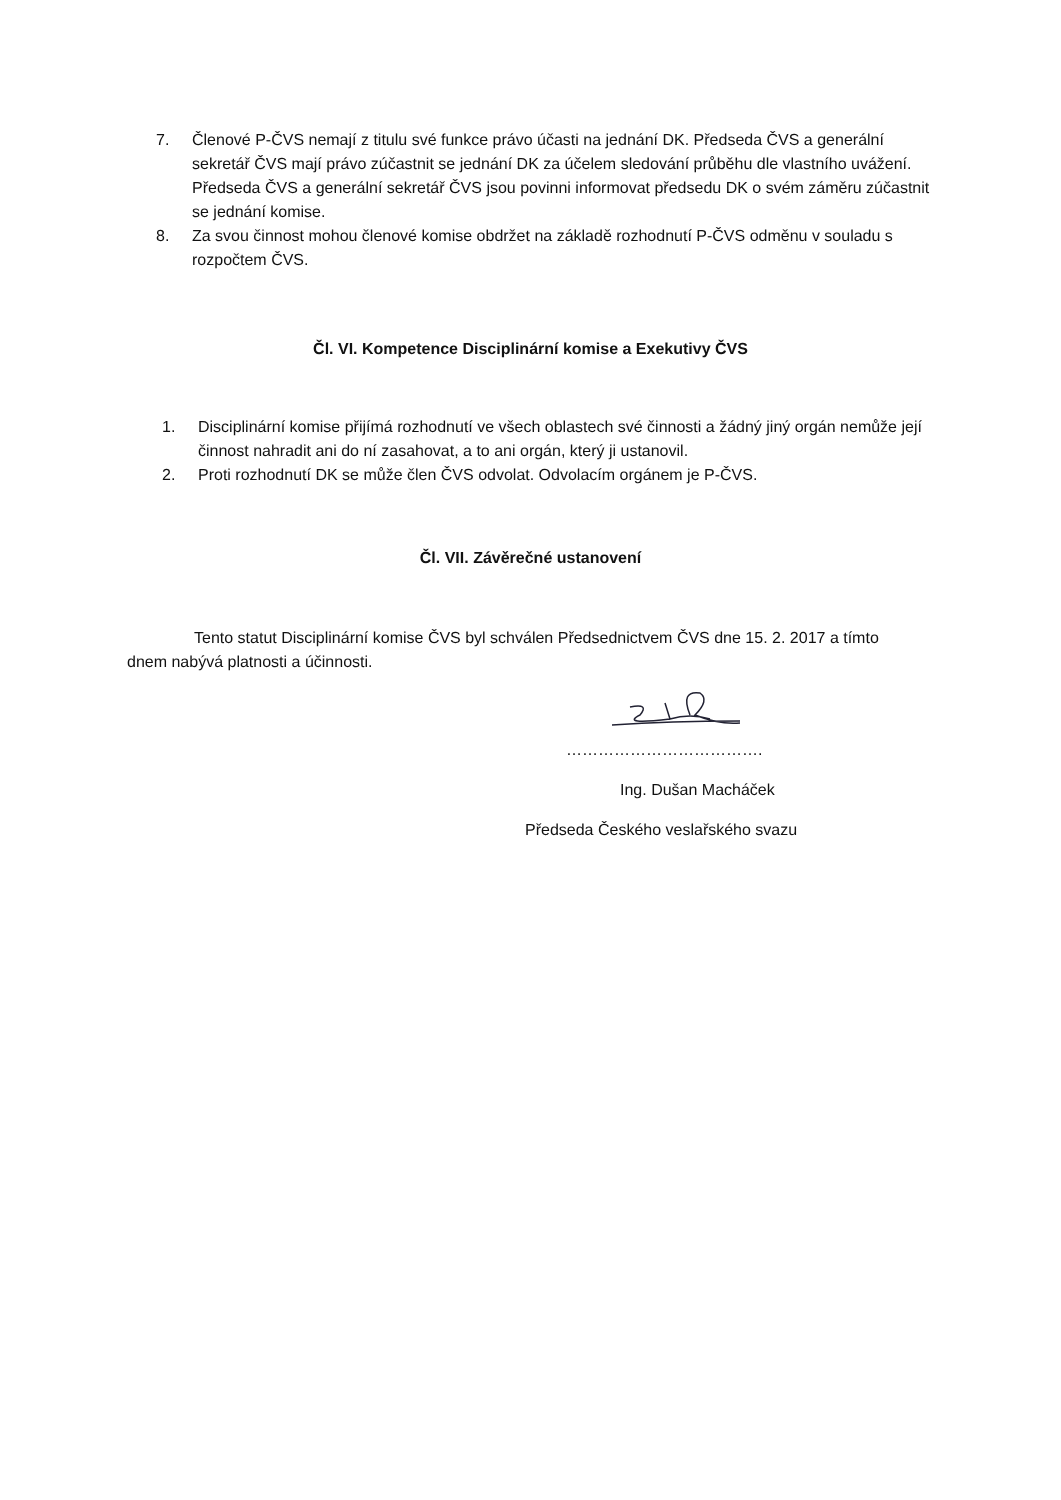7. Členové P-ČVS nemají z titulu své funkce právo účasti na jednání DK. Předseda ČVS a generální sekretář ČVS mají právo zúčastnit se jednání DK za účelem sledování průběhu dle vlastního uvážení. Předseda ČVS a generální sekretář ČVS jsou povinni informovat předsedu DK o svém záměru zúčastnit se jednání komise.
8. Za svou činnost mohou členové komise obdržet na základě rozhodnutí P-ČVS odměnu v souladu s rozpočtem ČVS.
Čl. VI. Kompetence Disciplinární komise a Exekutivy ČVS
1. Disciplinární komise přijímá rozhodnutí ve všech oblastech své činnosti a žádný jiný orgán nemůže její činnost nahradit ani do ní zasahovat, a to ani orgán, který ji ustanovil.
2. Proti rozhodnutí DK se může člen ČVS odvolat. Odvolacím orgánem je P-ČVS.
Čl. VII. Závěrečné ustanovení
Tento statut Disciplinární komise ČVS byl schválen Předsednictvem ČVS dne 15. 2. 2017 a tímto dnem nabývá platnosti a účinnosti.
……………………………….
Ing. Dušan Macháček
Předseda Českého veslařského svazu